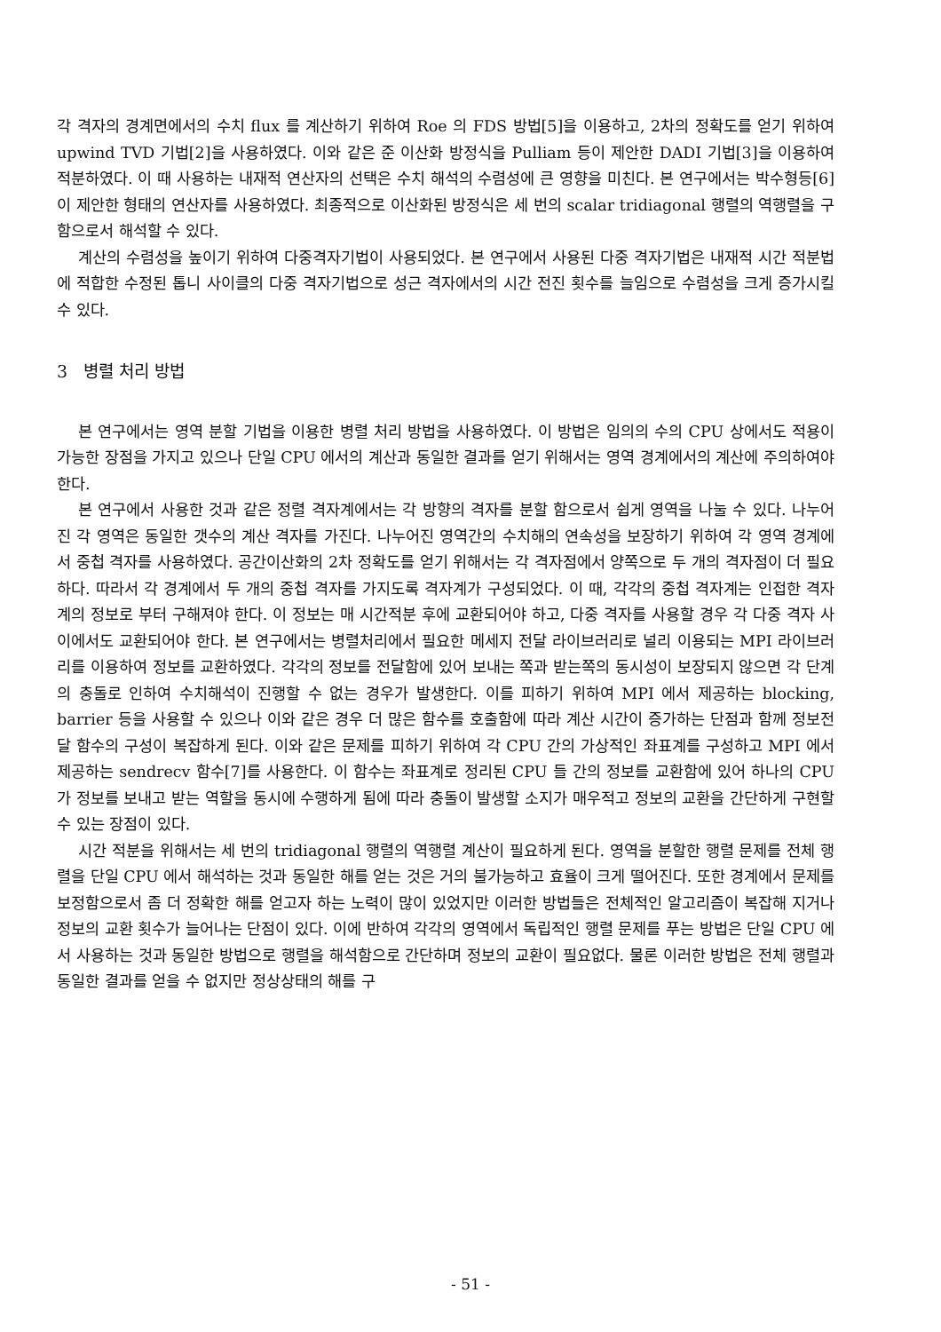각 격자의 경계면에서의 수치 flux 를 계산하기 위하여 Roe 의 FDS 방법[5]을 이용하고, 2차의 정확도를 얻기 위하여 upwind TVD 기법[2]을 사용하였다. 이와 같은 준 이산화 방정식을 Pulliam 등이 제안한 DADI 기법[3]을 이용하여 적분하였다. 이 때 사용하는 내재적 연산자의 선택은 수치 해석의 수렴성에 큰 영향을 미친다. 본 연구에서는 박수형등[6]이 제안한 형태의 연산자를 사용하였다. 최종적으로 이산화된 방정식은 세 번의 scalar tridiagonal 행렬의 역행렬을 구함으로서 해석할 수 있다.
계산의 수렴성을 높이기 위하여 다중격자기법이 사용되었다. 본 연구에서 사용된 다중 격자기법은 내재적 시간 적분법에 적합한 수정된 톱니 사이클의 다중 격자기법으로 성근 격자에서의 시간 전진 횟수를 늘임으로 수렴성을 크게 증가시킬 수 있다.
3 병렬 처리 방법
본 연구에서는 영역 분할 기법을 이용한 병렬 처리 방법을 사용하였다. 이 방법은 임의의 수의 CPU 상에서도 적용이 가능한 장점을 가지고 있으나 단일 CPU 에서의 계산과 동일한 결과를 얻기 위해서는 영역 경계에서의 계산에 주의하여야 한다.
본 연구에서 사용한 것과 같은 정렬 격자계에서는 각 방향의 격자를 분할 함으로서 쉽게 영역을 나눌 수 있다. 나누어진 각 영역은 동일한 갯수의 계산 격자를 가진다. 나누어진 영역간의 수치해의 연속성을 보장하기 위하여 각 영역 경계에서 중첩 격자를 사용하였다. 공간이산화의 2차 정확도를 얻기 위해서는 각 격자점에서 양쪽으로 두 개의 격자점이 더 필요하다. 따라서 각 경계에서 두 개의 중첩 격자를 가지도록 격자계가 구성되었다. 이 때, 각각의 중첩 격자계는 인접한 격자계의 정보로 부터 구해져야 한다. 이 정보는 매 시간적분 후에 교환되어야 하고, 다중 격자를 사용할 경우 각 다중 격자 사이에서도 교환되어야 한다. 본 연구에서는 병렬처리에서 필요한 메세지 전달 라이브러리로 널리 이용되는 MPI 라이브러리를 이용하여 정보를 교환하였다. 각각의 정보를 전달함에 있어 보내는 쪽과 받는쪽의 동시성이 보장되지 않으면 각 단계의 충돌로 인하여 수치해석이 진행할 수 없는 경우가 발생한다. 이를 피하기 위하여 MPI 에서 제공하는 blocking, barrier 등을 사용할 수 있으나 이와 같은 경우 더 많은 함수를 호출함에 따라 계산 시간이 증가하는 단점과 함께 정보전달 함수의 구성이 복잡하게 된다. 이와 같은 문제를 피하기 위하여 각 CPU 간의 가상적인 좌표계를 구성하고 MPI 에서 제공하는 sendrecv 함수[7]를 사용한다. 이 함수는 좌표계로 정리된 CPU 들 간의 정보를 교환함에 있어 하나의 CPU 가 정보를 보내고 받는 역할을 동시에 수행하게 됨에 따라 충돌이 발생할 소지가 매우적고 정보의 교환을 간단하게 구현할 수 있는 장점이 있다.
시간 적분을 위해서는 세 번의 tridiagonal 행렬의 역행렬 계산이 필요하게 된다. 영역을 분할한 행렬 문제를 전체 행렬을 단일 CPU 에서 해석하는 것과 동일한 해를 얻는 것은 거의 불가능하고 효율이 크게 떨어진다. 또한 경계에서 문제를 보정함으로서 좀 더 정확한 해를 얻고자 하는 노력이 많이 있었지만 이러한 방법들은 전체적인 알고리즘이 복잡해 지거나 정보의 교환 횟수가 늘어나는 단점이 있다. 이에 반하여 각각의 영역에서 독립적인 행렬 문제를 푸는 방법은 단일 CPU 에서 사용하는 것과 동일한 방법으로 행렬을 해석함으로 간단하며 정보의 교환이 필요없다. 물론 이러한 방법은 전체 행렬과 동일한 결과를 얻을 수 없지만 정상상태의 해를 구
- 51 -